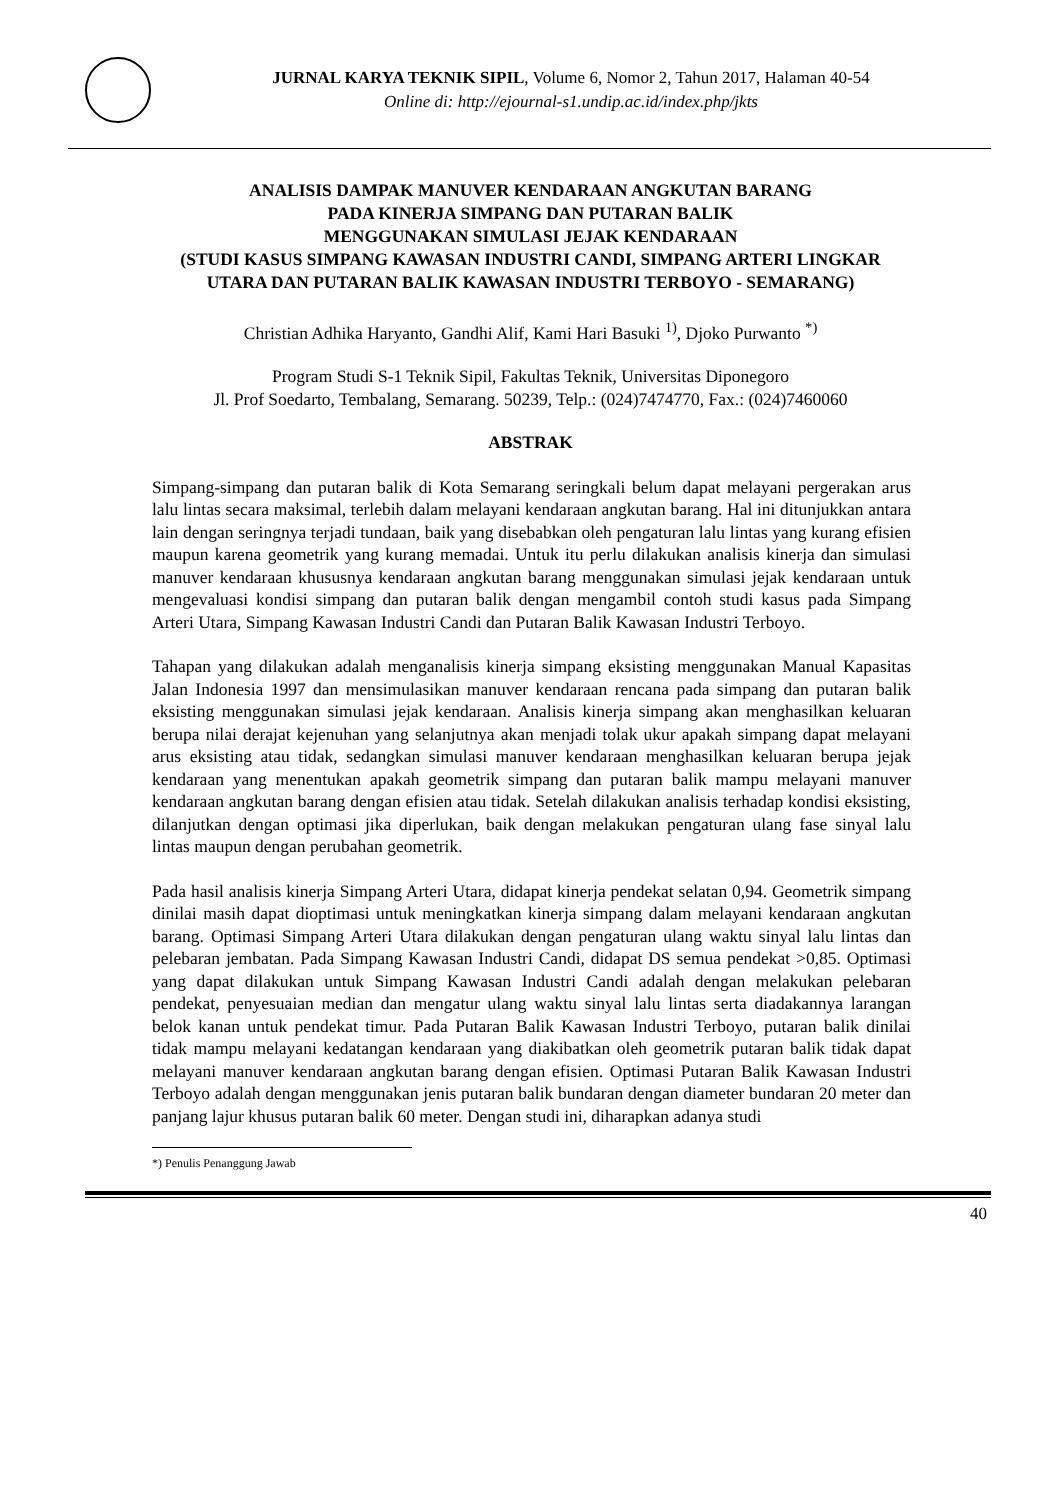JURNAL KARYA TEKNIK SIPIL, Volume 6, Nomor 2, Tahun 2017, Halaman 40-54
Online di: http://ejournal-s1.undip.ac.id/index.php/jkts
ANALISIS DAMPAK MANUVER KENDARAAN ANGKUTAN BARANG
PADA KINERJA SIMPANG DAN PUTARAN BALIK
MENGGUNAKAN SIMULASI JEJAK KENDARAAN
(STUDI KASUS SIMPANG KAWASAN INDUSTRI CANDI, SIMPANG ARTERI LINGKAR UTARA DAN PUTARAN BALIK KAWASAN INDUSTRI TERBOYO - SEMARANG)
Christian Adhika Haryanto, Gandhi Alif, Kami Hari Basuki <sup>1)</sup>, Djoko Purwanto <sup>*)</sup>
Program Studi S-1 Teknik Sipil, Fakultas Teknik, Universitas Diponegoro
Jl. Prof Soedarto, Tembalang, Semarang. 50239, Telp.: (024)7474770, Fax.: (024)7460060
ABSTRAK
Simpang-simpang dan putaran balik di Kota Semarang seringkali belum dapat melayani pergerakan arus lalu lintas secara maksimal, terlebih dalam melayani kendaraan angkutan barang. Hal ini ditunjukkan antara lain dengan seringnya terjadi tundaan, baik yang disebabkan oleh pengaturan lalu lintas yang kurang efisien maupun karena geometrik yang kurang memadai. Untuk itu perlu dilakukan analisis kinerja dan simulasi manuver kendaraan khususnya kendaraan angkutan barang menggunakan simulasi jejak kendaraan untuk mengevaluasi kondisi simpang dan putaran balik dengan mengambil contoh studi kasus pada Simpang Arteri Utara, Simpang Kawasan Industri Candi dan Putaran Balik Kawasan Industri Terboyo.
Tahapan yang dilakukan adalah menganalisis kinerja simpang eksisting menggunakan Manual Kapasitas Jalan Indonesia 1997 dan mensimulasikan manuver kendaraan rencana pada simpang dan putaran balik eksisting menggunakan simulasi jejak kendaraan. Analisis kinerja simpang akan menghasilkan keluaran berupa nilai derajat kejenuhan yang selanjutnya akan menjadi tolak ukur apakah simpang dapat melayani arus eksisting atau tidak, sedangkan simulasi manuver kendaraan menghasilkan keluaran berupa jejak kendaraan yang menentukan apakah geometrik simpang dan putaran balik mampu melayani manuver kendaraan angkutan barang dengan efisien atau tidak. Setelah dilakukan analisis terhadap kondisi eksisting, dilanjutkan dengan optimasi jika diperlukan, baik dengan melakukan pengaturan ulang fase sinyal lalu lintas maupun dengan perubahan geometrik.
Pada hasil analisis kinerja Simpang Arteri Utara, didapat kinerja pendekat selatan 0,94. Geometrik simpang dinilai masih dapat dioptimasi untuk meningkatkan kinerja simpang dalam melayani kendaraan angkutan barang. Optimasi Simpang Arteri Utara dilakukan dengan pengaturan ulang waktu sinyal lalu lintas dan pelebaran jembatan. Pada Simpang Kawasan Industri Candi, didapat DS semua pendekat >0,85. Optimasi yang dapat dilakukan untuk Simpang Kawasan Industri Candi adalah dengan melakukan pelebaran pendekat, penyesuaian median dan mengatur ulang waktu sinyal lalu lintas serta diadakannya larangan belok kanan untuk pendekat timur. Pada Putaran Balik Kawasan Industri Terboyo, putaran balik dinilai tidak mampu melayani kedatangan kendaraan yang diakibatkan oleh geometrik putaran balik tidak dapat melayani manuver kendaraan angkutan barang dengan efisien. Optimasi Putaran Balik Kawasan Industri Terboyo adalah dengan menggunakan jenis putaran balik bundaran dengan diameter bundaran 20 meter dan panjang lajur khusus putaran balik 60 meter. Dengan studi ini, diharapkan adanya studi
*) Penulis Penanggung Jawab
40